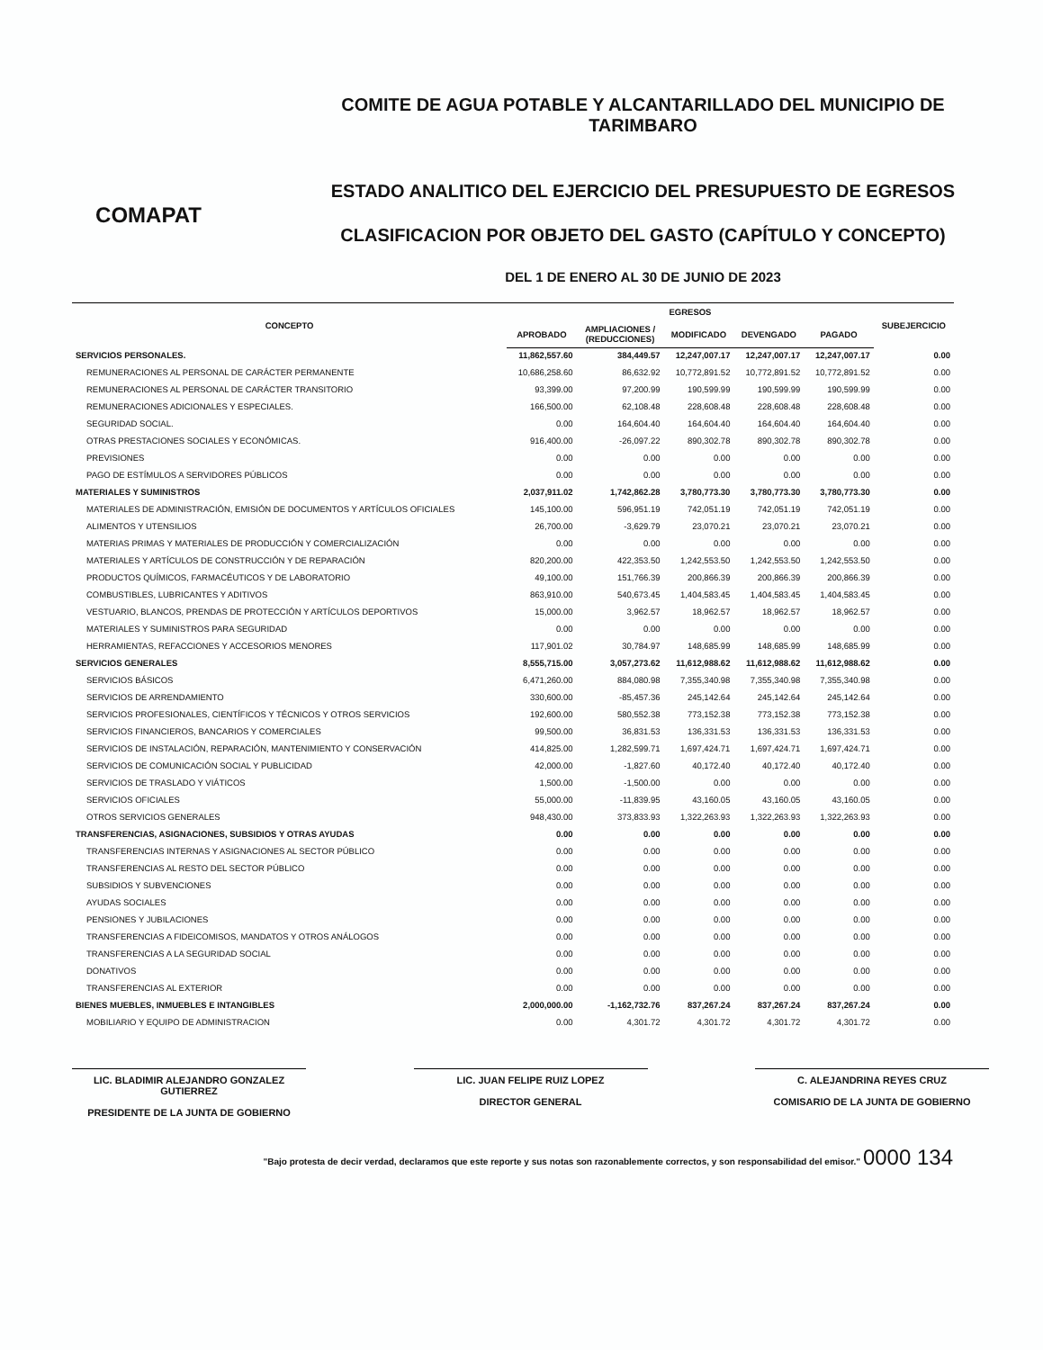COMAPAT
COMITE DE AGUA POTABLE Y ALCANTARILLADO DEL MUNICIPIO DE TARIMBARO
ESTADO ANALITICO DEL EJERCICIO DEL PRESUPUESTO DE EGRESOS
CLASIFICACION POR OBJETO DEL GASTO (CAPÍTULO Y CONCEPTO)
DEL 1 DE ENERO AL 30 DE JUNIO DE 2023
| CONCEPTO | EGRESOS | | | | | SUBEJERCICIO |
| --- | --- | --- | --- | --- | --- | --- |
| | APROBADO | AMPLIACIONES / (REDUCCIONES) | MODIFICADO | DEVENGADO | PAGADO | |
| SERVICIOS PERSONALES. | 11,862,557.60 | 384,449.57 | 12,247,007.17 | 12,247,007.17 | 12,247,007.17 | 0.00 |
| REMUNERACIONES AL PERSONAL DE CARÁCTER PERMANENTE | 10,686,258.60 | 86,632.92 | 10,772,891.52 | 10,772,891.52 | 10,772,891.52 | 0.00 |
| REMUNERACIONES AL PERSONAL DE CARÁCTER TRANSITORIO | 93,399.00 | 97,200.99 | 190,599.99 | 190,599.99 | 190,599.99 | 0.00 |
| REMUNERACIONES ADICIONALES Y ESPECIALES. | 166,500.00 | 62,108.48 | 228,608.48 | 228,608.48 | 228,608.48 | 0.00 |
| SEGURIDAD SOCIAL. | 0.00 | 164,604.40 | 164,604.40 | 164,604.40 | 164,604.40 | 0.00 |
| OTRAS PRESTACIONES SOCIALES Y ECONÓMICAS. | 916,400.00 | -26,097.22 | 890,302.78 | 890,302.78 | 890,302.78 | 0.00 |
| PREVISIONES | 0.00 | 0.00 | 0.00 | 0.00 | 0.00 | 0.00 |
| PAGO DE ESTÍMULOS A SERVIDORES PÚBLICOS | 0.00 | 0.00 | 0.00 | 0.00 | 0.00 | 0.00 |
| MATERIALES Y SUMINISTROS | 2,037,911.02 | 1,742,862.28 | 3,780,773.30 | 3,780,773.30 | 3,780,773.30 | 0.00 |
| MATERIALES DE ADMINISTRACIÓN, EMISIÓN DE DOCUMENTOS Y ARTÍCULOS OFICIALES | 145,100.00 | 596,951.19 | 742,051.19 | 742,051.19 | 742,051.19 | 0.00 |
| ALIMENTOS Y UTENSILIOS | 26,700.00 | -3,629.79 | 23,070.21 | 23,070.21 | 23,070.21 | 0.00 |
| MATERIAS PRIMAS Y MATERIALES DE PRODUCCIÓN Y COMERCIALIZACIÓN | 0.00 | 0.00 | 0.00 | 0.00 | 0.00 | 0.00 |
| MATERIALES Y ARTÍCULOS DE CONSTRUCCIÓN Y DE REPARACIÓN | 820,200.00 | 422,353.50 | 1,242,553.50 | 1,242,553.50 | 1,242,553.50 | 0.00 |
| PRODUCTOS QUÍMICOS, FARMACÉUTICOS Y DE LABORATORIO | 49,100.00 | 151,766.39 | 200,866.39 | 200,866.39 | 200,866.39 | 0.00 |
| COMBUSTIBLES, LUBRICANTES Y ADITIVOS | 863,910.00 | 540,673.45 | 1,404,583.45 | 1,404,583.45 | 1,404,583.45 | 0.00 |
| VESTUARIO, BLANCOS, PRENDAS DE PROTECCIÓN Y ARTÍCULOS DEPORTIVOS | 15,000.00 | 3,962.57 | 18,962.57 | 18,962.57 | 18,962.57 | 0.00 |
| MATERIALES Y SUMINISTROS PARA SEGURIDAD | 0.00 | 0.00 | 0.00 | 0.00 | 0.00 | 0.00 |
| HERRAMIENTAS, REFACCIONES Y ACCESORIOS MENORES | 117,901.02 | 30,784.97 | 148,685.99 | 148,685.99 | 148,685.99 | 0.00 |
| SERVICIOS GENERALES | 8,555,715.00 | 3,057,273.62 | 11,612,988.62 | 11,612,988.62 | 11,612,988.62 | 0.00 |
| SERVICIOS BÁSICOS | 6,471,260.00 | 884,080.98 | 7,355,340.98 | 7,355,340.98 | 7,355,340.98 | 0.00 |
| SERVICIOS DE ARRENDAMIENTO | 330,600.00 | -85,457.36 | 245,142.64 | 245,142.64 | 245,142.64 | 0.00 |
| SERVICIOS PROFESIONALES, CIENTÍFICOS Y TÉCNICOS Y OTROS SERVICIOS | 192,600.00 | 580,552.38 | 773,152.38 | 773,152.38 | 773,152.38 | 0.00 |
| SERVICIOS FINANCIEROS, BANCARIOS Y COMERCIALES | 99,500.00 | 36,831.53 | 136,331.53 | 136,331.53 | 136,331.53 | 0.00 |
| SERVICIOS DE INSTALACIÓN, REPARACIÓN, MANTENIMIENTO Y CONSERVACIÓN | 414,825.00 | 1,282,599.71 | 1,697,424.71 | 1,697,424.71 | 1,697,424.71 | 0.00 |
| SERVICIOS DE COMUNICACIÓN SOCIAL Y PUBLICIDAD | 42,000.00 | -1,827.60 | 40,172.40 | 40,172.40 | 40,172.40 | 0.00 |
| SERVICIOS DE TRASLADO Y VIÁTICOS | 1,500.00 | -1,500.00 | 0.00 | 0.00 | 0.00 | 0.00 |
| SERVICIOS OFICIALES | 55,000.00 | -11,839.95 | 43,160.05 | 43,160.05 | 43,160.05 | 0.00 |
| OTROS SERVICIOS GENERALES | 948,430.00 | 373,833.93 | 1,322,263.93 | 1,322,263.93 | 1,322,263.93 | 0.00 |
| TRANSFERENCIAS, ASIGNACIONES, SUBSIDIOS Y OTRAS AYUDAS | 0.00 | 0.00 | 0.00 | 0.00 | 0.00 | 0.00 |
| TRANSFERENCIAS INTERNAS Y ASIGNACIONES AL SECTOR PÚBLICO | 0.00 | 0.00 | 0.00 | 0.00 | 0.00 | 0.00 |
| TRANSFERENCIAS AL RESTO DEL SECTOR PÚBLICO | 0.00 | 0.00 | 0.00 | 0.00 | 0.00 | 0.00 |
| SUBSIDIOS Y SUBVENCIONES | 0.00 | 0.00 | 0.00 | 0.00 | 0.00 | 0.00 |
| AYUDAS SOCIALES | 0.00 | 0.00 | 0.00 | 0.00 | 0.00 | 0.00 |
| PENSIONES Y JUBILACIONES | 0.00 | 0.00 | 0.00 | 0.00 | 0.00 | 0.00 |
| TRANSFERENCIAS A FIDEICOMISOS, MANDATOS Y OTROS ANÁLOGOS | 0.00 | 0.00 | 0.00 | 0.00 | 0.00 | 0.00 |
| TRANSFERENCIAS A LA SEGURIDAD SOCIAL | 0.00 | 0.00 | 0.00 | 0.00 | 0.00 | 0.00 |
| DONATIVOS | 0.00 | 0.00 | 0.00 | 0.00 | 0.00 | 0.00 |
| TRANSFERENCIAS AL EXTERIOR | 0.00 | 0.00 | 0.00 | 0.00 | 0.00 | 0.00 |
| BIENES MUEBLES, INMUEBLES E INTANGIBLES | 2,000,000.00 | -1,162,732.76 | 837,267.24 | 837,267.24 | 837,267.24 | 0.00 |
| MOBILIARIO Y EQUIPO DE ADMINISTRACION | 0.00 | 4,301.72 | 4,301.72 | 4,301.72 | 4,301.72 | 0.00 |
LIC. BLADIMIR ALEJANDRO GONZALEZ GUTIERREZ
PRESIDENTE DE LA JUNTA DE GOBIERNO
LIC. JUAN FELIPE RUIZ LOPEZ
DIRECTOR GENERAL
C. ALEJANDRINA REYES CRUZ
COMISARIO DE LA JUNTA DE GOBIERNO
"Bajo protesta de decir verdad, declaramos que este reporte y sus notas son razonablemente correctos, y son responsabilidad del emisor." 0000 134